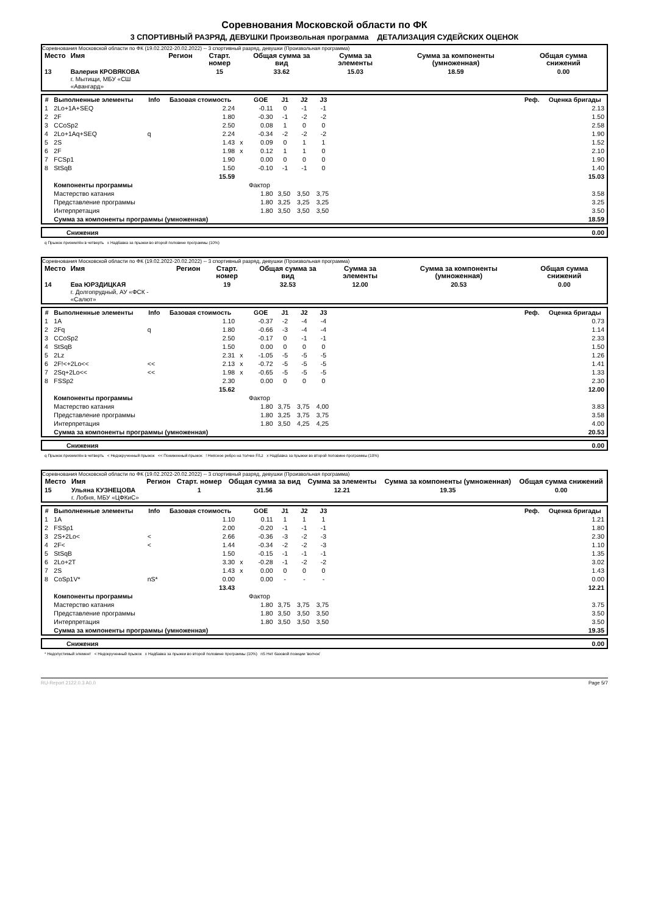Соревнования Московской области по ФК
3 СПОРТИВНЫЙ РАЗРЯД, ДЕВУШКИ Произвольная программа ДЕТАЛИЗАЦИЯ СУДЕЙСКИХ ОЦЕНОК
Соревнования Московской области по ФК (19.02.2022-20.02.2022) -- 3 спортивный разряд, девушки (Произвольная программа)
| Место | Имя | Регион | Старт. номер | Общая сумма за вид | Сумма за элементы | Сумма за компоненты (умноженная) | Общая сумма снижений |
| --- | --- | --- | --- | --- | --- | --- | --- |
| 13 | Валерия КРОВЯКОВА г. Мытищи, МБУ «СШ «Авангард» | | 15 | 33.62 | 15.03 | 18.59 | 0.00 |
| # | Выполненные элементы | Info | Базовая стоимость | | GOE | J1 | J2 | J3 | | Реф. | Оценка бригады |
| --- | --- | --- | --- | --- | --- | --- | --- | --- | --- | --- | --- |
| 1 | 2Lo+1A+SEQ | | 2.24 | | -0.11 | 0 | -1 | -1 | | | 2.13 |
| 2 | 2F | | 1.80 | | -0.30 | -1 | -2 | -2 | | | 1.50 |
| 3 | CCoSp2 | | 2.50 | | 0.08 | 1 | 0 | 0 | | | 2.58 |
| 4 | 2Lo+1Aq+SEQ | q | 2.24 | | -0.34 | -2 | -2 | -2 | | | 1.90 |
| 5 | 2S | | 1.43 | x | 0.09 | 0 | 1 | 1 | | | 1.52 |
| 6 | 2F | | 1.98 | x | 0.12 | 1 | 1 | 0 | | | 2.10 |
| 7 | FCSp1 | | 1.90 | | 0.00 | 0 | 0 | 0 | | | 1.90 |
| 8 | StSqB | | 1.50 | | -0.10 | -1 | -1 | 0 | | | 1.40 |
| | | | 15.59 | | | | | | | | 15.03 |
| | Компоненты программы | | | | Фактор | | | | | | |
| | Мастерство катания | | | | 1.80 | 3,50 | 3,50 | 3,75 | | | 3.58 |
| | Представление программы | | | | 1.80 | 3,25 | 3,25 | 3,25 | | | 3.25 |
| | Интерпретация | | | | 1.80 | 3,50 | 3,50 | 3,50 | | | 3.50 |
| | Сумма за компоненты программы (умноженная) | | | | | | | | | | 18.59 |
| Снижения | 0.00 |
q Прыжок приземлён в четверть x Надбавка за прыжки во второй половине программы (10%)
Соревнования Московской области по ФК (19.02.2022-20.02.2022) -- 3 спортивный разряд, девушки (Произвольная программа)
| Место | Имя | Регион | Старт. номер | Общая сумма за вид | Сумма за элементы | Сумма за компоненты (умноженная) | Общая сумма снижений |
| --- | --- | --- | --- | --- | --- | --- | --- |
| 14 | Ева ЮРЗДИЦКАЯ г. Долгопрудный, АУ «ФСК - «Салют» | | 19 | 32.53 | 12.00 | 20.53 | 0.00 |
| # | Выполненные элементы | Info | Базовая стоимость | | GOE | J1 | J2 | J3 | | Реф. | Оценка бригады |
| --- | --- | --- | --- | --- | --- | --- | --- | --- | --- | --- | --- |
| 1 | 1A | | 1.10 | | -0.37 | -2 | -4 | -4 | | | 0.73 |
| 2 | 2Fq | q | 1.80 | | -0.66 | -3 | -4 | -4 | | | 1.14 |
| 3 | CCoSp2 | | 2.50 | | -0.17 | 0 | -1 | -1 | | | 2.33 |
| 4 | StSqB | | 1.50 | | 0.00 | 0 | 0 | 0 | | | 1.50 |
| 5 | 2Lz | | 2.31 | x | -1.05 | -5 | -5 | -5 | | | 1.26 |
| 6 | 2F!<+2Lo<< | << | 2.13 | x | -0.72 | -5 | -5 | -5 | | | 1.41 |
| 7 | 2Sq+2Lo<< | << | 1.98 | x | -0.65 | -5 | -5 | -5 | | | 1.33 |
| 8 | FSSp2 | | 2.30 | | 0.00 | 0 | 0 | 0 | | | 2.30 |
| | | | 15.62 | | | | | | | | 12.00 |
| | Компоненты программы | | | | Фактор | | | | | | |
| | Мастерство катания | | | | 1.80 | 3,75 | 3,75 | 4,00 | | | 3.83 |
| | Представление программы | | | | 1.80 | 3,25 | 3,75 | 3,75 | | | 3.58 |
| | Интерпретация | | | | 1.80 | 3,50 | 4,25 | 4,25 | | | 4.00 |
| | Сумма за компоненты программы (умноженная) | | | | | | | | | | 20.53 |
| Снижения | 0.00 |
q Прыжок приземлён в четверть < Недокрученный прыжок << Пониженный прыжок ! Неясное ребро на толчке F/Lz x Надбавка за прыжки во второй половине программы (10%)
Соревнования Московской области по ФК (19.02.2022-20.02.2022) -- 3 спортивный разряд, девушки (Произвольная программа)
| Место | Имя | Регион | Старт. номер | Общая сумма за вид | Сумма за элементы | Сумма за компоненты (умноженная) | Общая сумма снижений |
| --- | --- | --- | --- | --- | --- | --- | --- |
| 15 | Ульяна КУЗНЕЦОВА г. Лобня, МБУ «ЦФКиС» | | 1 | 31.56 | 12.21 | 19.35 | 0.00 |
| # | Выполненные элементы | Info | Базовая стоимость | | GOE | J1 | J2 | J3 | | Реф. | Оценка бригады |
| --- | --- | --- | --- | --- | --- | --- | --- | --- | --- | --- | --- |
| 1 | 1A | | 1.10 | | 0.11 | 1 | 1 | 1 | | | 1.21 |
| 2 | FSSp1 | | 2.00 | | -0.20 | -1 | -1 | -1 | | | 1.80 |
| 3 | 2S+2Lo< | < | 2.66 | | -0.36 | -3 | -2 | -3 | | | 2.30 |
| 4 | 2F< | < | 1.44 | | -0.34 | -2 | -2 | -3 | | | 1.10 |
| 5 | StSqB | | 1.50 | | -0.15 | -1 | -1 | -1 | | | 1.35 |
| 6 | 2Lo+2T | | 3.30 | x | -0.28 | -1 | -2 | -2 | | | 3.02 |
| 7 | 2S | | 1.43 | x | 0.00 | 0 | 0 | 0 | | | 1.43 |
| 8 | CoSp1V* | nS* | 0.00 | | 0.00 | - | - | - | | | 0.00 |
| | | | 13.43 | | | | | | | | 12.21 |
| | Компоненты программы | | | | Фактор | | | | | | |
| | Мастерство катания | | | | 1.80 | 3,75 | 3,75 | 3,75 | | | 3.75 |
| | Представление программы | | | | 1.80 | 3,50 | 3,50 | 3,50 | | | 3.50 |
| | Интерпретация | | | | 1.80 | 3,50 | 3,50 | 3,50 | | | 3.50 |
| | Сумма за компоненты программы (умноженная) | | | | | | | | | | 19.35 |
| Снижения | 0.00 |
* Недопустимый элемент < Недокрученный прыжок x Надбавка за прыжки во второй половине программы (10%) nS Нет базовой позиции 'волчок'
RU-Report 2122.0.3 A0.0 Page 5/7